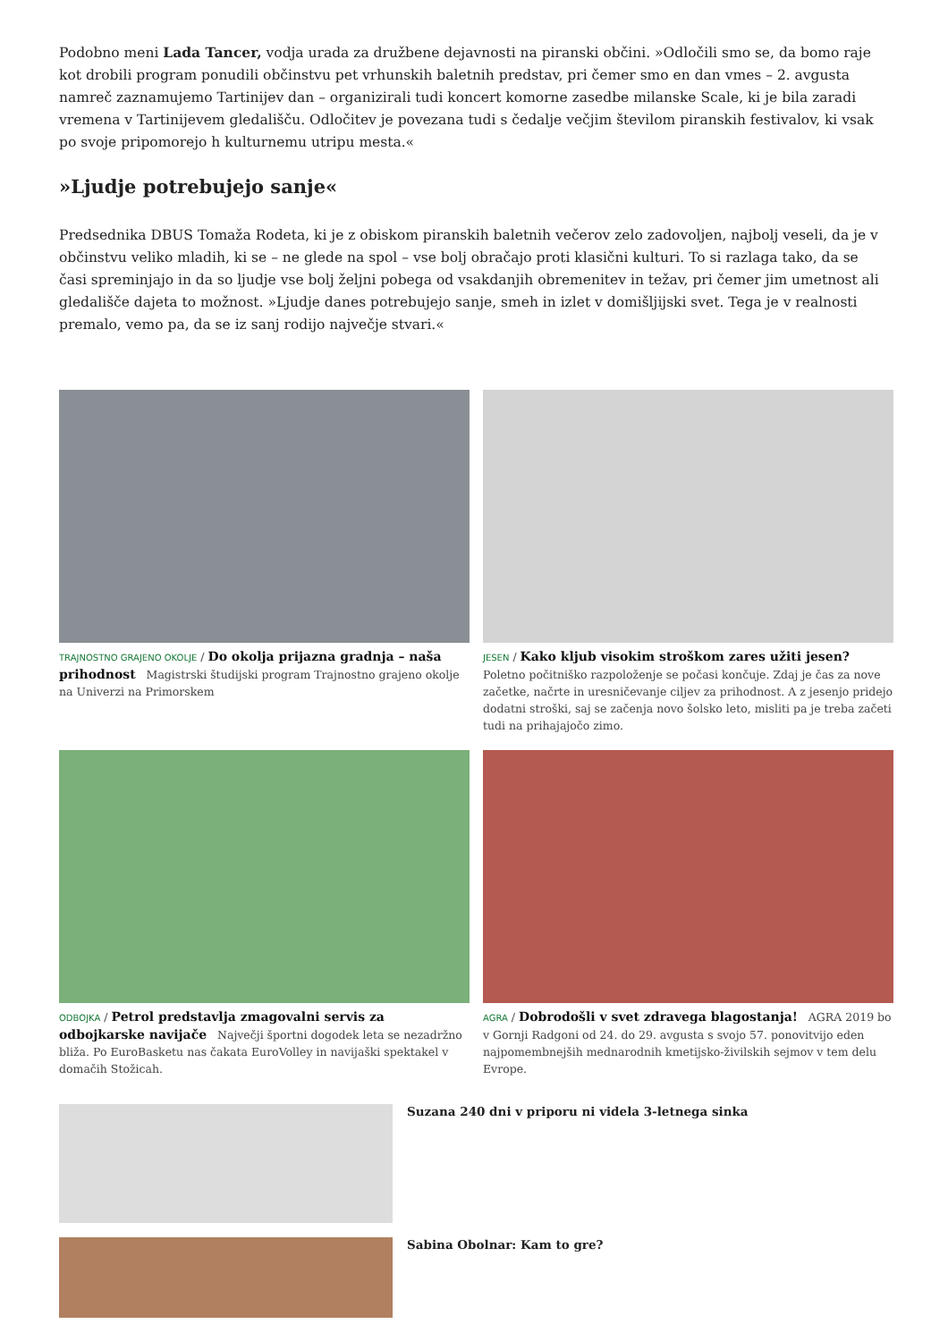Podobno meni Lada Tancer, vodja urada za družbene dejavnosti na piranski občini. »Odločili smo se, da bomo raje kot drobili program ponudili občinstvu pet vrhunskih baletnih predstav, pri čemer smo en dan vmes – 2. avgusta namreč zaznamujemo Tartinijev dan – organizirali tudi koncert komorne zasedbe milanske Scale, ki je bila zaradi vremena v Tartinijevem gledališču. Odločitev je povezana tudi s čedalje večjim številom piranskih festivalov, ki vsak po svoje pripomorejo h kulturnemu utripu mesta.«
»Ljudje potrebujejo sanje«
Predsednika DBUS Tomaža Rodeta, ki je z obiskom piranskih baletnih večerov zelo zadovoljen, najbolj veseli, da je v občinstvu veliko mladih, ki se – ne glede na spol – vse bolj obračajo proti klasični kulturi. To si razlaga tako, da se časi spreminjajo in da so ljudje vse bolj željni pobega od vsakdanjih obremenitev in težav, pri čemer jim umetnost ali gledališče dajeta to možnost. »Ljudje danes potrebujejo sanje, smeh in izlet v domišljijski svet. Tega je v realnosti premalo, vemo pa, da se iz sanj rodijo največje stvari.«
TRAJNOSTNO GRAJENO OKOLJE / Do okolja prijazna gradnja – naša prihodnost Magistrski študijski program Trajnostno grajeno okolje na Univerzi na Primorskem
JESEN / Kako kljub visokim stroškom zares užiti jesen? Poletno počitniško razpoloženje se počasi končuje. Zdaj je čas za nove začetke, načrte in uresničevanje ciljev za prihodnost. A z jesenjo pridejo dodatni stroški, saj se začenja novo šolsko leto, misliti pa je treba začeti tudi na prihajajočo zimo.
ODBOJKA / Petrol predstavlja zmagovalni servis za odbojkarske navijače Največji športni dogodek leta se nezadržno bliža. Po EuroBasketu nas čakata EuroVolley in navijaški spektakel v domačih Stožicah.
AGRA / Dobrodošli v svet zdravega blagostanja! AGRA 2019 bo v Gornji Radgoni od 24. do 29. avgusta s svojo 57. ponovitvijo eden najpomembnejših mednarodnih kmetijsko-živilskih sejmov v tem delu Evrope.
Suzana 240 dni v priporu ni videla 3-letnega sinka
Sabina Obolnar: Kam to gre?